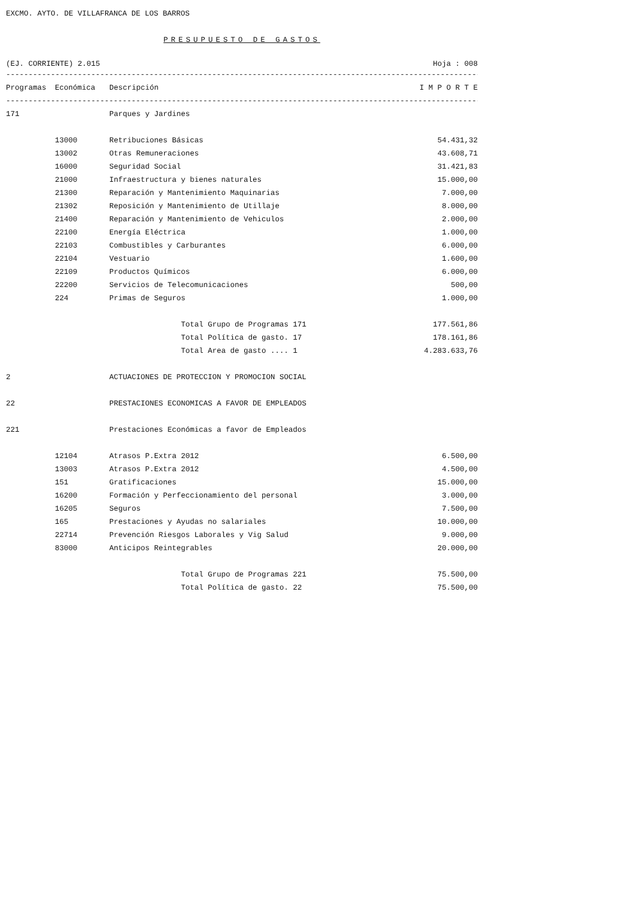EXCMO. AYTO. DE VILLAFRANCA DE LOS BARROS
PRESUPUESTO DE GASTOS
(EJ. CORRIENTE) 2.015 Hoja : 008
--------------------------------------------------------------------------------------------------------------------------
| Programas | Económica | Descripción | I M P O R T E |
| --- | --- | --- | --- |
--------------------------------------------------------------------------------------------------------------------------
| 171 | | Parques y Jardines | |
| | 13000 | Retribuciones Básicas | 54.431,32 |
| | 13002 | Otras Remuneraciones | 43.608,71 |
| | 16000 | Seguridad Social | 31.421,83 |
| | 21000 | Infraestructura y bienes naturales | 15.000,00 |
| | 21300 | Reparación y Mantenimiento Maquinarias | 7.000,00 |
| | 21302 | Reposición y Mantenimiento de Utillaje | 8.000,00 |
| | 21400 | Reparación y Mantenimiento de Vehiculos | 2.000,00 |
| | 22100 | Energía Eléctrica | 1.000,00 |
| | 22103 | Combustibles y Carburantes | 6.000,00 |
| | 22104 | Vestuario | 1.600,00 |
| | 22109 | Productos Químicos | 6.000,00 |
| | 22200 | Servicios de Telecomunicaciones | 500,00 |
| | 224 | Primas de Seguros | 1.000,00 |
| | | Total Grupo de Programas 171 | 177.561,86 |
| | | Total Política de gasto. 17 | 178.161,86 |
| | | Total Area de gasto .... 1 | 4.283.633,76 |
| 2 | | ACTUACIONES DE PROTECCION Y PROMOCION SOCIAL | |
| 22 | | PRESTACIONES ECONOMICAS A FAVOR DE EMPLEADOS | |
| 221 | | Prestaciones Económicas a favor de Empleados | |
| | 12104 | Atrasos P.Extra 2012 | 6.500,00 |
| | 13003 | Atrasos P.Extra 2012 | 4.500,00 |
| | 151 | Gratificaciones | 15.000,00 |
| | 16200 | Formación y Perfeccionamiento del personal | 3.000,00 |
| | 16205 | Seguros | 7.500,00 |
| | 165 | Prestaciones y Ayudas no salariales | 10.000,00 |
| | 22714 | Prevención Riesgos Laborales y Vig Salud | 9.000,00 |
| | 83000 | Anticipos Reintegrables | 20.000,00 |
| | | Total Grupo de Programas 221 | 75.500,00 |
| | | Total Política de gasto. 22 | 75.500,00 |